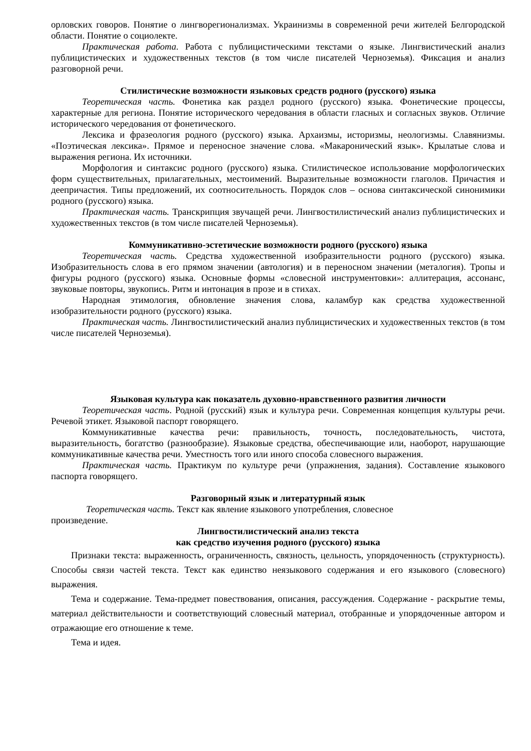орловских говоров. Понятие о лингворегионализмах. Украинизмы в современной речи жителей Белгородской области. Понятие о социолекте.
Практическая работа. Работа с публицистическими текстами о языке. Лингвистический анализ публицистических и художественных текстов (в том числе писателей Черноземья). Фиксация и анализ разговорной речи.
Стилистические возможности языковых средств родного (русского) языка
Теоретическая часть. Фонетика как раздел родного (русского) языка. Фонетические процессы, характерные для региона. Понятие исторического чередования в области гласных и согласных звуков. Отличие исторического чередования от фонетического.
Лексика и фразеология родного (русского) языка. Архаизмы, историзмы, неологизмы. Славянизмы. «Поэтическая лексика». Прямое и переносное значение слова. «Макаронический язык». Крылатые слова и выражения региона. Их источники.
Морфология и синтаксис родного (русского) языка. Стилистическое использование морфологических форм существительных, прилагательных, местоимений. Выразительные возможности глаголов. Причастия и деепричастия. Типы предложений, их соотносительность. Порядок слов – основа синтаксической синонимики родного (русского) языка.
Практическая часть. Транскрипция звучащей речи. Лингвостилистический анализ публицистических и художественных текстов (в том числе писателей Черноземья).
Коммуникативно-эстетические возможности родного (русского) языка
Теоретическая часть. Средства художественной изобразительности родного (русского) языка. Изобразительность слова в его прямом значении (автология) и в переносном значении (металогия). Тропы и фигуры родного (русского) языка. Основные формы «словесной инструментовки»: аллитерация, ассонанс, звуковые повторы, звукопись. Ритм и интонация в прозе и в стихах.
Народная этимология, обновление значения слова, каламбур как средства художественной изобразительности родного (русского) языка.
Практическая часть. Лингвостилистический анализ публицистических и художественных текстов (в том числе писателей Черноземья).
Языковая культура как показатель духовно-нравственного развития личности
Теоретическая часть. Родной (русский) язык и культура речи. Современная концепция культуры речи. Речевой этикет. Языковой паспорт говорящего.
Коммуникативные качества речи: правильность, точность, последовательность, чистота, выразительность, богатство (разнообразие). Языковые средства, обеспечивающие или, наоборот, нарушающие коммуникативные качества речи. Уместность того или иного способа словесного выражения.
Практическая часть. Практикум по культуре речи (упражнения, задания). Составление языкового паспорта говорящего.
Разговорный язык и литературный язык
Теоретическая часть. Текст как явление языкового употребления, словесное произведение.
Лингвостилистический анализ текста
как средство изучения родного (русского) языка
Признаки текста: выраженность, ограниченность, связность, цельность, упорядоченность (структурность). Способы связи частей текста. Текст как единство неязыкового содержания и его языкового (словесного) выражения.
Тема и содержание. Тема-предмет повествования, описания, рассуждения. Содержание - раскрытие темы, материал действительности и соответствующий словесный материал, отобранные и упорядоченные автором и отражающие его отношение к теме.
Тема и идея.